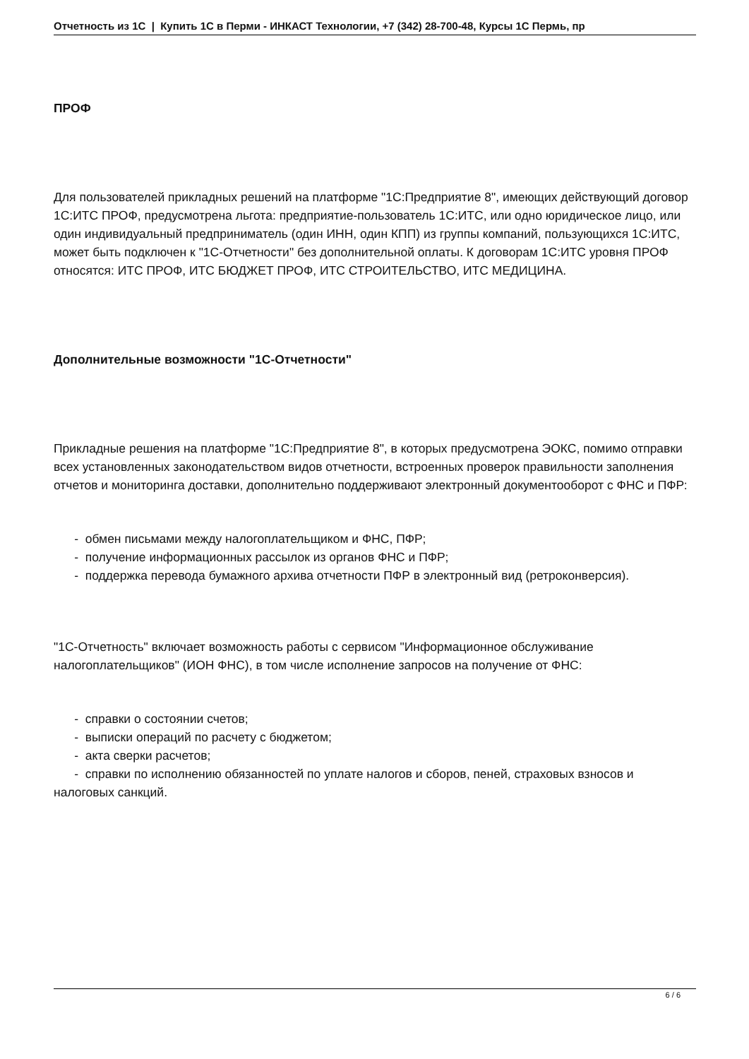Отчетность из 1С | Купить 1С в Перми - ИНКАСТ Технологии, +7 (342) 28-700-48, Курсы 1С Пермь, пр
ПРОФ
Для пользователей прикладных решений на платформе "1С:Предприятие 8", имеющих действующий договор 1С:ИТС ПРОФ, предусмотрена льгота: предприятие-пользователь 1С:ИТС, или одно юридическое лицо, или один индивидуальный предприниматель (один ИНН, один КПП) из группы компаний, пользующихся 1С:ИТС, может быть подключен к "1С-Отчетности" без дополнительной оплаты. К договорам 1С:ИТС уровня ПРОФ относятся: ИТС ПРОФ, ИТС БЮДЖЕТ ПРОФ, ИТС СТРОИТЕЛЬСТВО, ИТС МЕДИЦИНА.
Дополнительные возможности "1С-Отчетности"
Прикладные решения на платформе "1С:Предприятие 8", в которых предусмотрена ЭОКС, помимо отправки всех установленных законодательством видов отчетности, встроенных проверок правильности заполнения отчетов и мониторинга доставки, дополнительно поддерживают электронный документооборот с ФНС и ПФР:
- обмен письмами между налогоплательщиком и ФНС, ПФР;
- получение информационных рассылок из органов ФНС и ПФР;
- поддержка перевода бумажного архива отчетности ПФР в электронный вид (ретроконверсия).
"1С-Отчетность" включает возможность работы с сервисом "Информационное обслуживание налогоплательщиков" (ИОН ФНС), в том числе исполнение запросов на получение от ФНС:
- справки о состоянии счетов;
- выписки операций по расчету с бюджетом;
- акта сверки расчетов;
- справки по исполнению обязанностей по уплате налогов и сборов, пеней, страховых взносов и налоговых санкций.
6 / 6